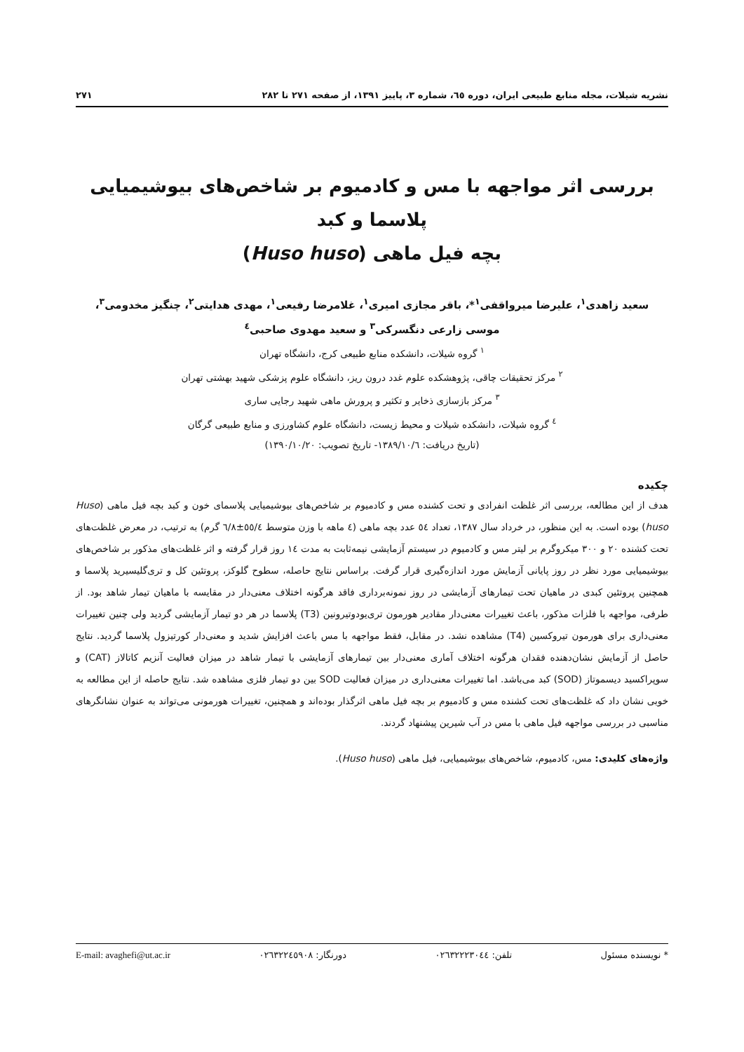نشریه شیلات، مجله منابع طبیعی ایران، دوره ٦٥، شماره ٣، پاییز ١٣٩١، از صفحه ٢٧١ تا ٢٨٢ ٢٧١
بررسی اثر مواجهه با مس و کادمیوم بر شاخص‌های بیوشیمیایی پلاسما و کبد
بچه فیل ماهی (Huso huso)
سعید زاهدی<sup>١</sup>، علیرضا میرواقفی<sup>١</sup>*، باقر مجازی امیری<sup>١</sup>، غلامرضا رفیعی<sup>١</sup>، مهدی هدایتی<sup>٢</sup>، چنگیز مخدومی<sup>٣</sup>،
موسی زارعی دنگسرکی<sup>٣</sup> و سعید مهدوی صاحبی<sup>٤</sup>
<sup>١</sup> گروه شیلات، دانشکده منابع طبیعی کرج، دانشگاه تهران
<sup>٢</sup> مرکز تحقیقات چاقی، پژوهشکده علوم غدد درون ریز، دانشگاه علوم پزشکی شهید بهشتی تهران
<sup>٣</sup> مرکز بازسازی ذخایر و تکثیر و پرورش ماهی شهید رجایی ساری
<sup>٤</sup> گروه شیلات، دانشکده شیلات و محیط زیست، دانشگاه علوم کشاورزی و منابع طبیعی گرگان
(تاریخ دریافت: ١٣٨٩/١٠/٦- تاریخ تصویب: ١٣٩٠/١٠/٢٠)
چکیده
هدف از این مطالعه، بررسی اثر غلظت انفرادی و تحت کشنده مس و کادمیوم بر شاخص‌های بیوشیمیایی پلاسمای خون و کبد بچه فیل ماهی (Huso huso) بوده است. به این منظور، در خرداد سال ١٣٨٧، تعداد ٥٤ عدد بچه ماهی (٤ ماهه با وزن متوسط ٥٥/٤±٦/٨ گرم) به ترتیب، در معرض غلظت‌های تحت کشنده ٢٠ و ٣٠٠ میکروگرم بر لیتر مس و کادمیوم در سیستم آزمایشی نیمه‌ثابت به مدت ١٤ روز قرار گرفته و اثر غلظت‌های مذکور بر شاخص‌های بیوشیمیایی مورد نظر در روز پایانی آزمایش مورد اندازه‌گیری قرار گرفت. براساس نتایج حاصله، سطوح گلوکز، پروتئین کل و تری‌گلیسیرید پلاسما و همچنین پروتئین کبدی در ماهیان تحت تیمارهای آزمایشی در روز نمونه‌برداری فاقد هرگونه اختلاف معنی‌دار در مقایسه با ماهیان تیمار شاهد بود. از طرفی، مواجهه با فلزات مذکور، باعث تغییرات معنی‌دار مقادیر هورمون تری‌یودوتیرونین (T3) پلاسما در هر دو تیمار آزمایشی گردید ولی چنین تغییرات معنی‌داری برای هورمون تیروکسین (T4) مشاهده نشد. در مقابل، فقط مواجهه با مس باعث افزایش شدید و معنی‌دار کورتیزول پلاسما گردید. نتایج حاصل از آزمایش نشان‌دهنده فقدان هرگونه اختلاف آماری معنی‌دار بین تیمارهای آزمایشی با تیمار شاهد در میزان فعالیت آنزیم کاتالاز (CAT) و سوپراکسید دیسموتاز (SOD) کبد می‌باشد. اما تغییرات معنی‌داری در میزان فعالیت SOD بین دو تیمار فلزی مشاهده شد. نتایج حاصله از این مطالعه به خوبی نشان داد که غلظت‌های تحت کشنده مس و کادمیوم بر بچه فیل ماهی اثرگذار بوده‌اند و همچنین، تغییرات هورمونی می‌تواند به عنوان نشانگرهای مناسبی در بررسی مواجهه فیل ماهی با مس در آب شیرین پیشنهاد گردند.
واژه‌های کلیدی: مس، کادمیوم، شاخص‌های بیوشیمیایی، فیل ماهی (Huso huso).
* نویسنده مسئول تلفن: ٠٢٦٣٢٢٢٣٠٤٤ دورنگار: ٠٢٦٣٢٢٤٥٩٠٨ E-mail: avaghefi@ut.ac.ir